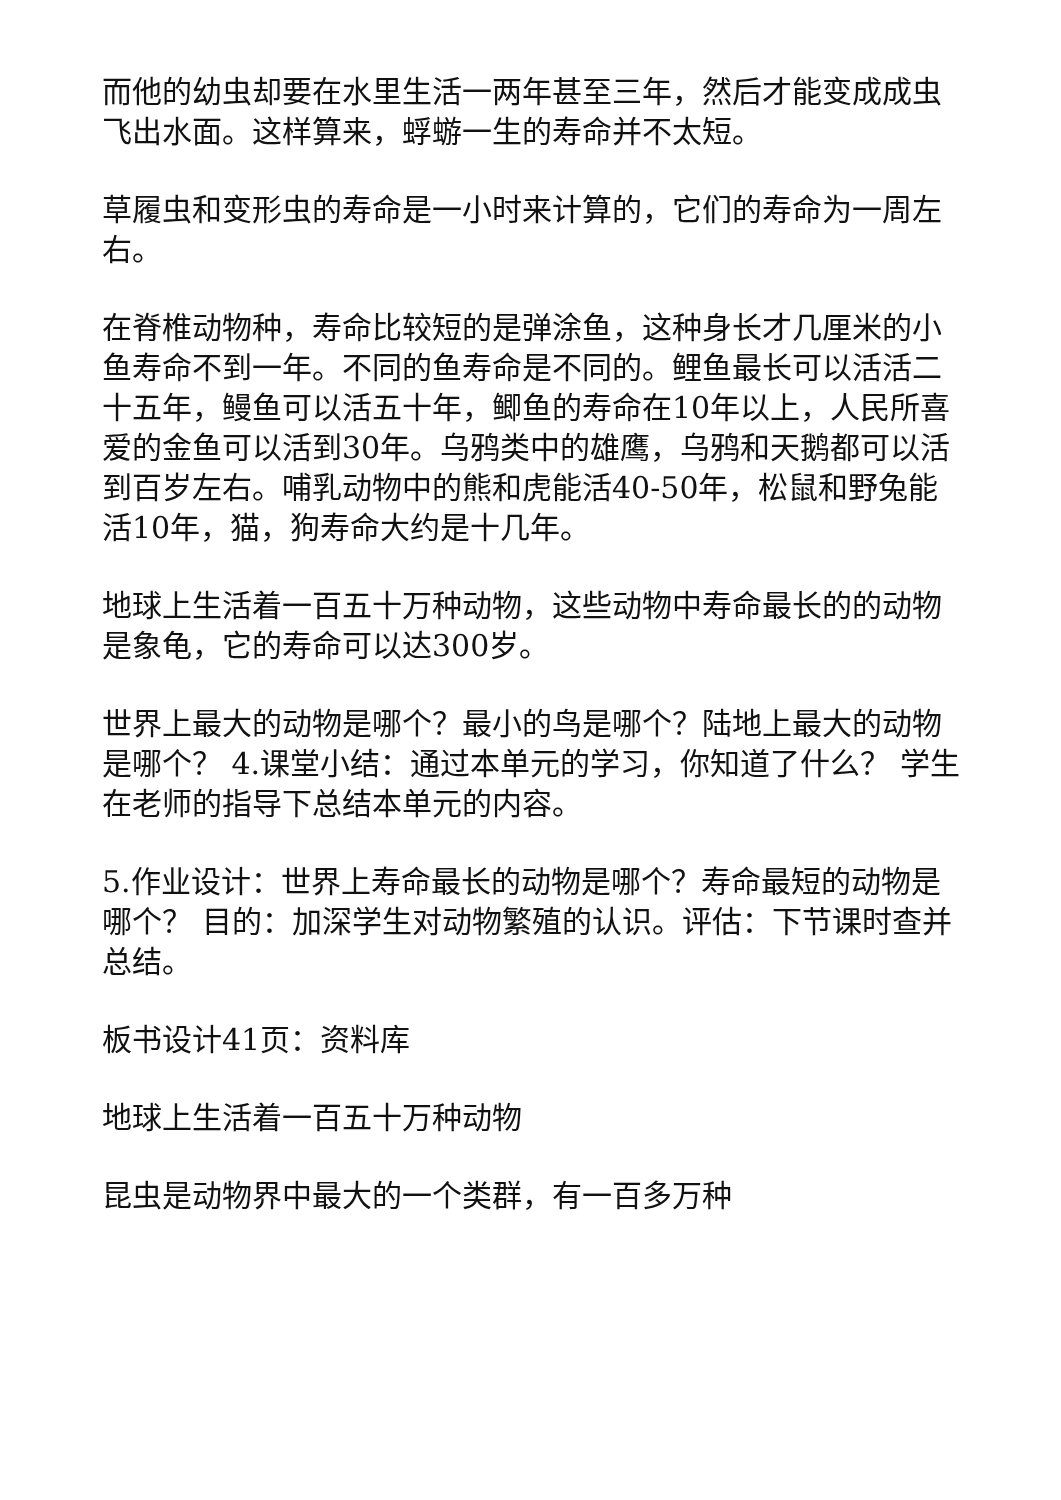而他的幼虫却要在水里生活一两年甚至三年，然后才能变成成虫飞出水面。这样算来，蜉蝣一生的寿命并不太短。
草履虫和变形虫的寿命是一小时来计算的，它们的寿命为一周左右。
在脊椎动物种，寿命比较短的是弹涂鱼，这种身长才几厘米的小鱼寿命不到一年。不同的鱼寿命是不同的。鲤鱼最长可以活活二十五年，鳗鱼可以活五十年，鲫鱼的寿命在10年以上，人民所喜爱的金鱼可以活到30年。乌鸦类中的雄鹰，乌鸦和天鹅都可以活到百岁左右。哺乳动物中的熊和虎能活40-50年，松鼠和野兔能活10年，猫，狗寿命大约是十几年。
地球上生活着一百五十万种动物，这些动物中寿命最长的的动物是象龟，它的寿命可以达300岁。
世界上最大的动物是哪个？最小的鸟是哪个？陆地上最大的动物是哪个？ 4.课堂小结：通过本单元的学习，你知道了什么？ 学生在老师的指导下总结本单元的内容。
5.作业设计：世界上寿命最长的动物是哪个？寿命最短的动物是哪个？ 目的：加深学生对动物繁殖的认识。评估：下节课时查并总结。
板书设计41页：资料库
地球上生活着一百五十万种动物
昆虫是动物界中最大的一个类群，有一百多万种